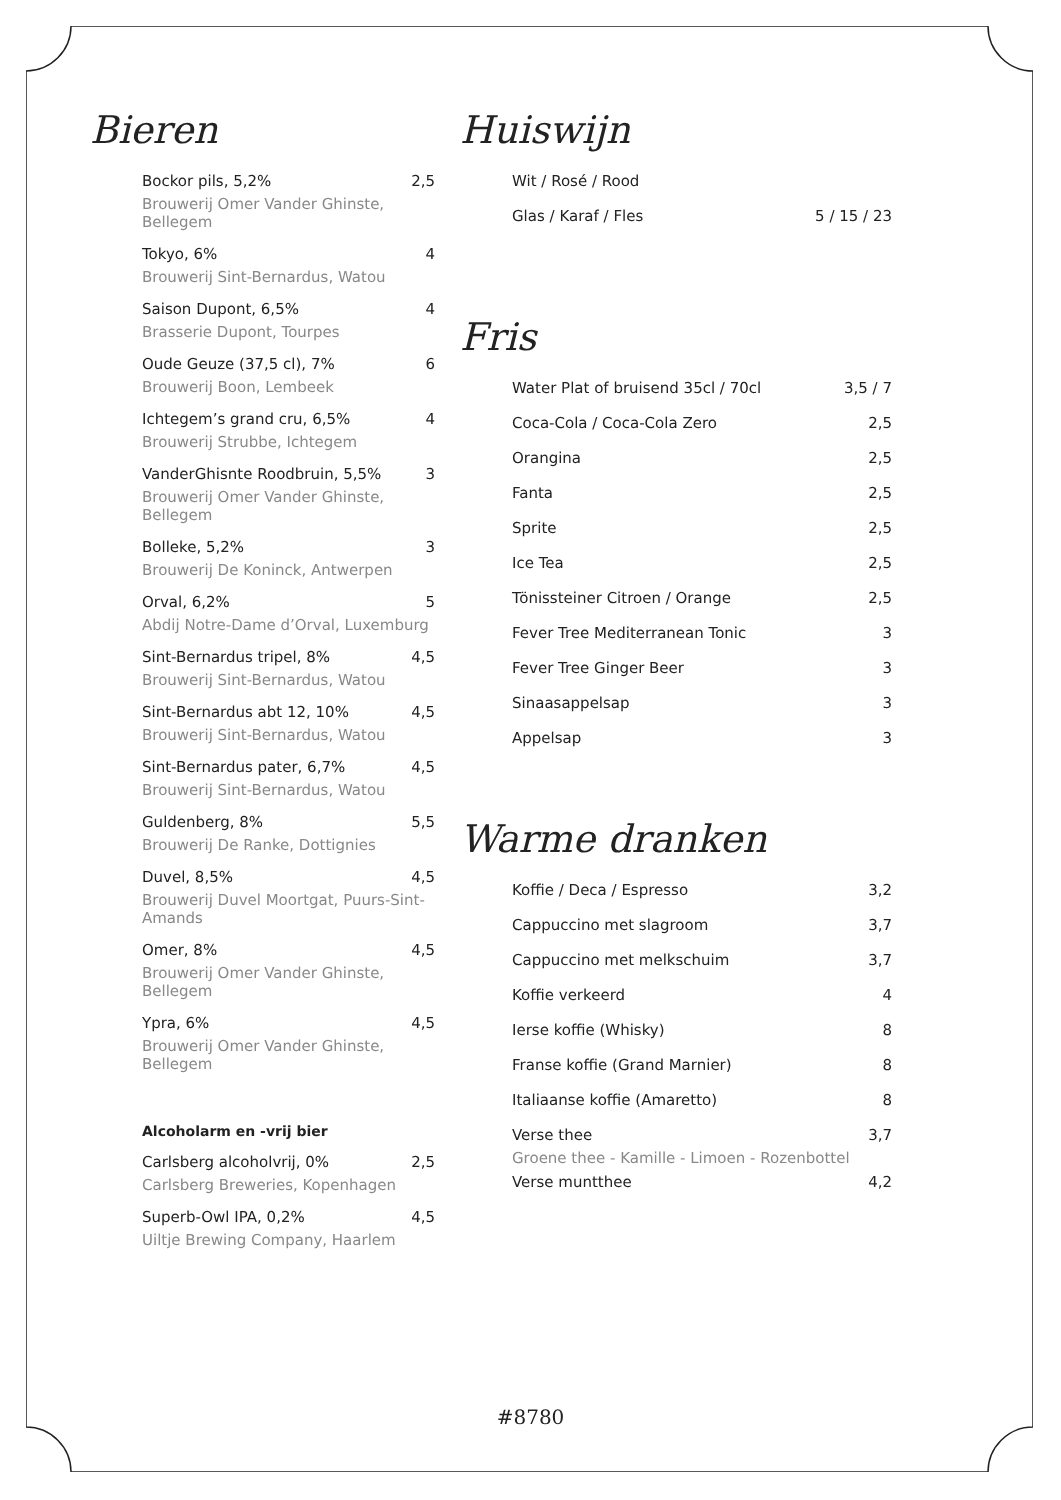Bieren
Bockor pils, 5,2% 2,5
Brouwerij Omer Vander Ghinste, Bellegem
Tokyo, 6% 4
Brouwerij Sint-Bernardus, Watou
Saison Dupont, 6,5% 4
Brasserie Dupont, Tourpes
Oude Geuze (37,5 cl), 7% 6
Brouwerij Boon, Lembeek
Ichtegem’s grand cru, 6,5% 4
Brouwerij Strubbe, Ichtegem
VanderGhisnte Roodbruin, 5,5% 3
Brouwerij Omer Vander Ghinste, Bellegem
Bolleke, 5,2% 3
Brouwerij De Koninck, Antwerpen
Orval, 6,2% 5
Abdij Notre-Dame d’Orval, Luxemburg
Sint-Bernardus tripel, 8% 4,5
Brouwerij Sint-Bernardus, Watou
Sint-Bernardus abt 12, 10% 4,5
Brouwerij Sint-Bernardus, Watou
Sint-Bernardus pater, 6,7% 4,5
Brouwerij Sint-Bernardus, Watou
Guldenberg, 8% 5,5
Brouwerij De Ranke, Dottignies
Duvel, 8,5% 4,5
Brouwerij Duvel Moortgat, Puurs-Sint-Amands
Omer, 8% 4,5
Brouwerij Omer Vander Ghinste, Bellegem
Ypra, 6% 4,5
Brouwerij Omer Vander Ghinste, Bellegem
Alcoholarm en -vrij bier
Carlsberg alcoholvrij, 0% 2,5
Carlsberg Breweries, Kopenhagen
Superb-Owl IPA, 0,2% 4,5
Uiltje Brewing Company, Haarlem
Huiswijn
Wit / Rosé / Rood
Glas / Karaf / Fles 5 / 15 / 23
Fris
Water Plat of bruisend 35cl / 70cl 3,5 / 7
Coca-Cola / Coca-Cola Zero 2,5
Orangina 2,5
Fanta 2,5
Sprite 2,5
Ice Tea 2,5
Tönissteiner Citroen / Orange 2,5
Fever Tree Mediterranean Tonic 3
Fever Tree Ginger Beer 3
Sinaasappelsap 3
Appelsap 3
Warme dranken
Koffie / Deca / Espresso 3,2
Cappuccino met slagroom 3,7
Cappuccino met melkschuim 3,7
Koffie verkeerd 4
Ierse koffie (Whisky) 8
Franse koffie (Grand Marnier) 8
Italiaanse koffie (Amaretto) 8
Verse thee 3,7
Groene thee - Kamille - Limoen - Rozenbottel
Verse muntthee 4,2
#8780